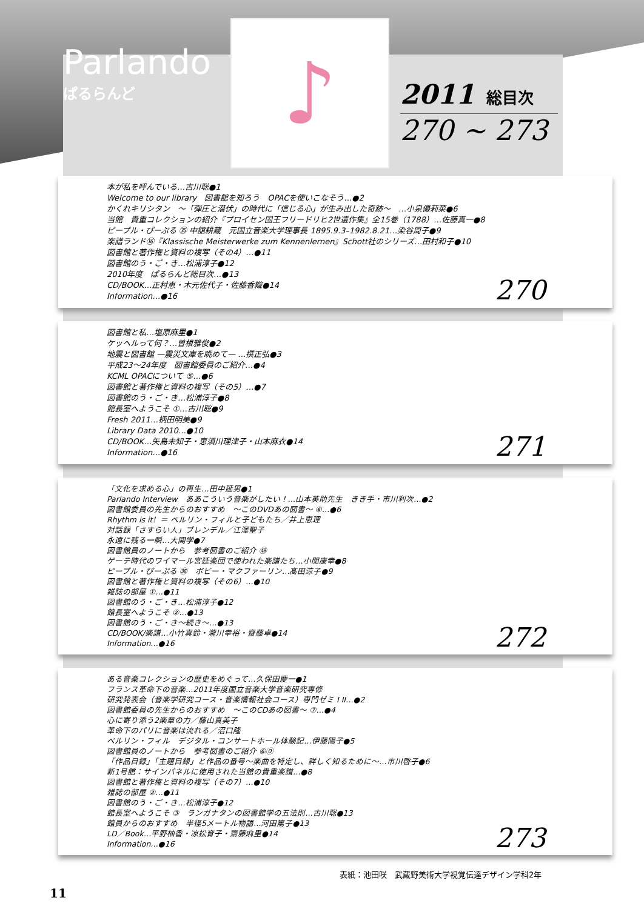Parlando
ぱるらんど
♪
2011 総目次
270 ~ 273
本が私を呼んでいる…古川聡●1
Welcome to our library　図書館を知ろう　OPACを使いこなそう…●2
かくれキリシタン　〜「弾圧と潜伏」の時代に「信じる心」が生み出した奇跡〜　…小泉優莉菜●6
当館　貴重コレクションの紹介『プロイセン国王フリードリヒ2世遺作集』全15巻（1788）…佐藤真一●8
ピープル・ぴーぷる ㉟ 中舘耕蔵　元国立音楽大学理事長 1895.9.3–1982.8.21…染谷周子●9
楽譜ランド⑯『Klassische Meisterwerke zum Kennenlernen』Schott社のシリーズ…田村和子●10
図書館と著作権と資料の複写（その4）…●11
図書館のう・ご・き…松浦淳子●12
2010年度　ぱるらんど総目次…●13
CD/BOOK…正村恵・木元佐代子・佐藤香織●14
Information…●16
270
図書館と私…塩原麻里●1
ケッヘルって何？…曽根雅俊●2
地震と図書館 —震災文庫を眺めて— …撰正弘●3
平成23〜24年度　図書館委員のご紹介…●4
KCML OPACについて ⑤…●6
図書館と著作権と資料の複写（その5）…●7
図書館のう・ご・き…松浦淳子●8
館長室へようこそ ①…古川聡●9
Fresh 2011…柄田明美●9
Library Data 2010…●10
CD/BOOK…矢島未知子・恵須川理津子・山本麻衣●14
Information…●16
271
「文化を求める心」の再生…田中延男●1
Parlando Interview　ああこういう音楽がしたい！…山本英助先生　きき手・市川利次…●2
図書館委員の先生からのおすすめ　〜このDVDあの図書〜 ⑥…●6
Rhythm is it！＝ ベルリン・フィルと子どもたち／井上恵理
対話録「さすらい人」ブレンデル／江澤聖子
永遠に残る一瞬…大関学●7
図書館員のノートから　参考図書のご紹介 ㊾
ゲーテ時代のワイマール宮廷楽団で使われた楽譜たち…小関康幸●8
ピープル・ぴーぷる ㊱　ボビー・マクファーリン…髙田涼子●9
図書館と著作権と資料の複写（その6）…●10
雑誌の部屋 ①…●11
図書館のう・ご・き…松浦淳子●12
館長室へようこそ ②…●13
図書館のう・ご・き〜続き〜…●13
CD/BOOK/楽譜…小竹真鈴・瀧川幸裕・齋藤卓●14
Information…●16
272
ある音楽コレクションの歴史をめぐって…久保田慶一●1
フランス革命下の音楽…2011年度国立音楽大学音楽研究専修
研究発表会（音楽学研究コース・音楽情報社会コース）専門ゼミ I II…●2
図書館委員の先生からのおすすめ　〜このCDあの図書〜 ⑦…●4
心に寄り添う2楽章の力／藤山真美子
革命下のパリに音楽は流れる／沼口隆
ベルリン・フィル　デジタル・コンサートホール体験記…伊藤陽子●5
図書館員のノートから　参考図書のご紹介 ⑥⓪
「作品目録」「主題目録」と作品の番号〜楽曲を特定し、詳しく知るために〜…市川啓子●6
新1号館：サインパネルに使用された当館の貴重楽譜…●8
図書館と著作権と資料の複写（その7）…●10
雑誌の部屋 ②…●11
図書館のう・ご・き…松浦淳子●12
館長室へようこそ ③　ランガナタンの図書館学の五法則…古川聡●13
館員からのおすすめ　半径5メートル物語…河田篤子●13
LD／Book…平野柚香・凉松育子・齋藤麻里●14
Information…●16
273
表紙：池田咲　武蔵野美術大学視覚伝達デザイン学科2年
11